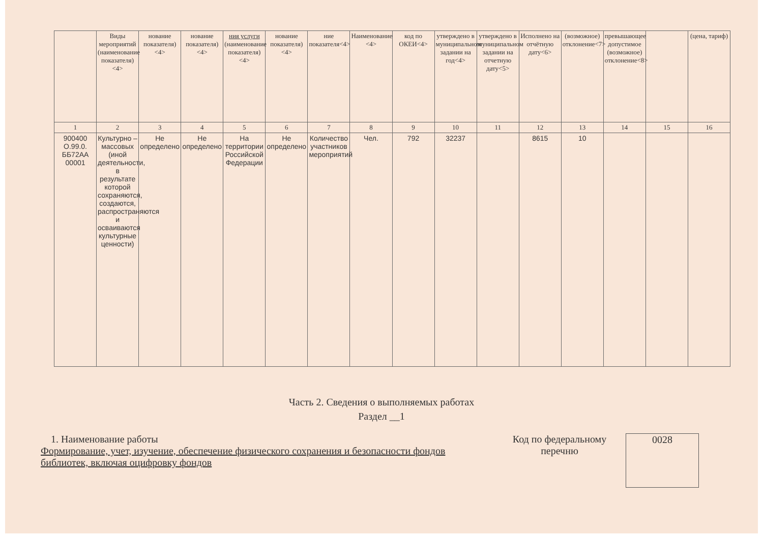| | Виды мероприятий (наименование показателя) <4> | нование показателя) <4> | нование показателя) <4> | ния услуги (наименование показателя) <4> | нование показателя) <4> | ние показателя<4> | Наименование <4> | код по ОКЕИ<4> | утверждено в муниципальном задании на год<4> | утверждено в муниципальном задании на отчетную дату<5> | Исполнено на отчётную дату<6> | (возможное) отклонение<7> | превышающее допустимое (возможное) отклонение<8> | | (цена, тариф) |
| --- | --- | --- | --- | --- | --- | --- | --- | --- | --- | --- | --- | --- | --- | --- | --- |
| 1 | 2 | 3 | 4 | 5 | 6 | 7 | 8 | 9 | 10 | 11 | 12 | 13 | 14 | 15 | 16 |
| 900400 О.99.0. ББ72АА 00001 | Культурно – массовых (иной деятельности, в результате которой сохраняются, создаются, распространяются и осваиваются культурные ценности) | Не определено | Не определено | На территории Российской Федерации | Не определено | Количество участников мероприятий | Чел. | 792 | 32237 | | 8615 | 10 | | | |
Часть 2. Сведения о выполняемых работах
Раздел __1
1. Наименование работы
Формирование, учет, изучение, обеспечение физического сохранения и безопасности фондов библиотек, включая оцифровку фондов
Код по федеральному перечню
0028